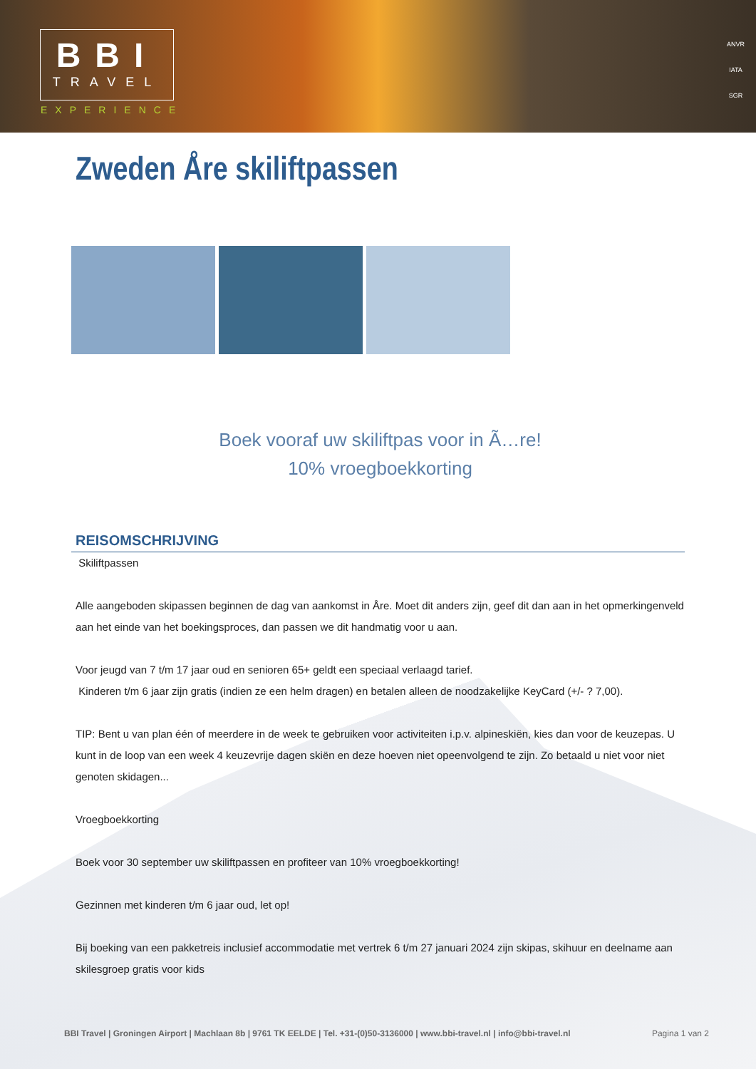BBI
TRAVEL
EXPERIENCE
ANVR
IATA
SGR
Zweden Åre skiliftpassen
Boek vooraf uw skiliftpas voor in Ã…re!
10% vroegboekkorting
REISOMSCHRIJVING
Skiliftpassen
Alle aangeboden skipassen beginnen de dag van aankomst in Åre. Moet dit anders zijn, geef dit dan aan in het opmerkingenveld aan het einde van het boekingsproces, dan passen we dit handmatig voor u aan.
Voor jeugd van 7 t/m 17 jaar oud en senioren 65+ geldt een speciaal verlaagd tarief.
Kinderen t/m 6 jaar zijn gratis (indien ze een helm dragen) en betalen alleen de noodzakelijke KeyCard (+/- ? 7,00).
TIP: Bent u van plan één of meerdere in de week te gebruiken voor activiteiten i.p.v. alpineskiën, kies dan voor de keuzepas. U kunt in de loop van een week 4 keuzevrije dagen skiën en deze hoeven niet opeenvolgend te zijn. Zo betaald u niet voor niet genoten skidagen...
Vroegboekkorting
Boek voor 30 september uw skiliftpassen en profiteer van 10% vroegboekkorting!
Gezinnen met kinderen t/m 6 jaar oud, let op!
Bij boeking van een pakketreis inclusief accommodatie met vertrek 6 t/m 27 januari 2024 zijn skipas, skihuur en deelname aan skilesgroep gratis voor kids
BBI Travel | Groningen Airport | Machlaan 8b | 9761 TK EELDE | Tel. +31-(0)50-3136000 | www.bbi-travel.nl | info@bbi-travel.nl Pagina 1 van 2